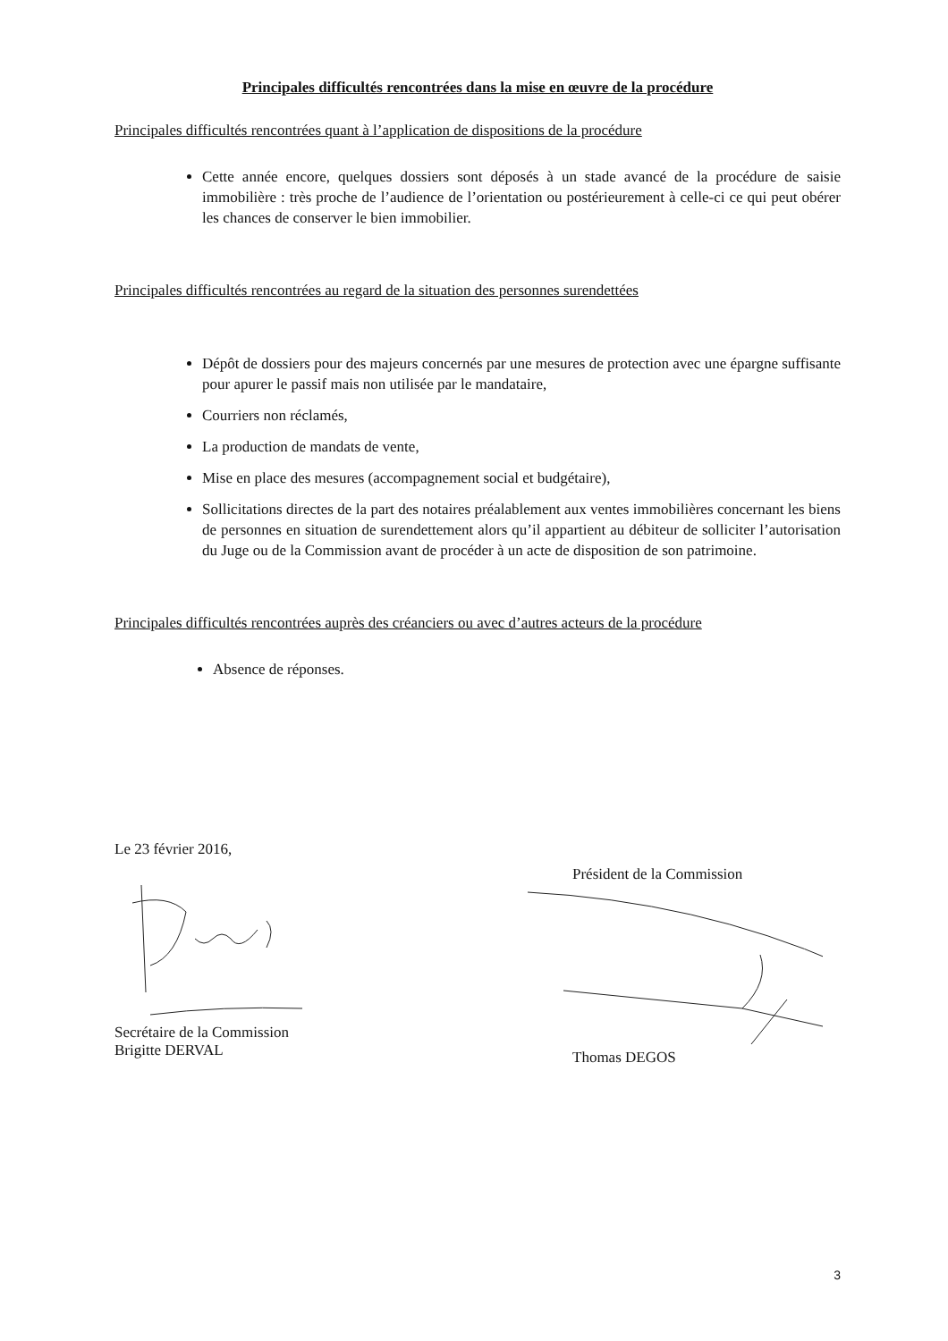Principales difficultés rencontrées dans la mise en œuvre de la procédure
Principales difficultés rencontrées quant à l’application de dispositions de la procédure
Cette année encore, quelques dossiers sont déposés à un stade avancé de la procédure de saisie immobilière : très proche de l’audience de l’orientation ou postérieurement à celle-ci ce qui peut obérer les chances de conserver le bien immobilier.
Principales difficultés rencontrées au regard de la situation des personnes surendettées
Dépôt de dossiers pour des majeurs concernés par une mesures de protection avec une épargne suffisante pour apurer le passif mais non utilisée par le mandataire,
Courriers non réclamés,
La production de mandats de vente,
Mise en place des mesures (accompagnement social et budgétaire),
Sollicitations directes de la part des notaires préalablement aux ventes immobilières concernant les biens de personnes en situation de surendettement alors qu’il appartient au débiteur de solliciter l’autorisation du Juge ou de la Commission avant de procéder à un acte de disposition de son patrimoine.
Principales difficultés rencontrées auprès des créanciers ou avec d’autres acteurs de la procédure
Absence de réponses.
Le 23 février 2016,
Secrétaire de la Commission
Brigitte DERVAL
Président de la Commission
Thomas DEGOS
3